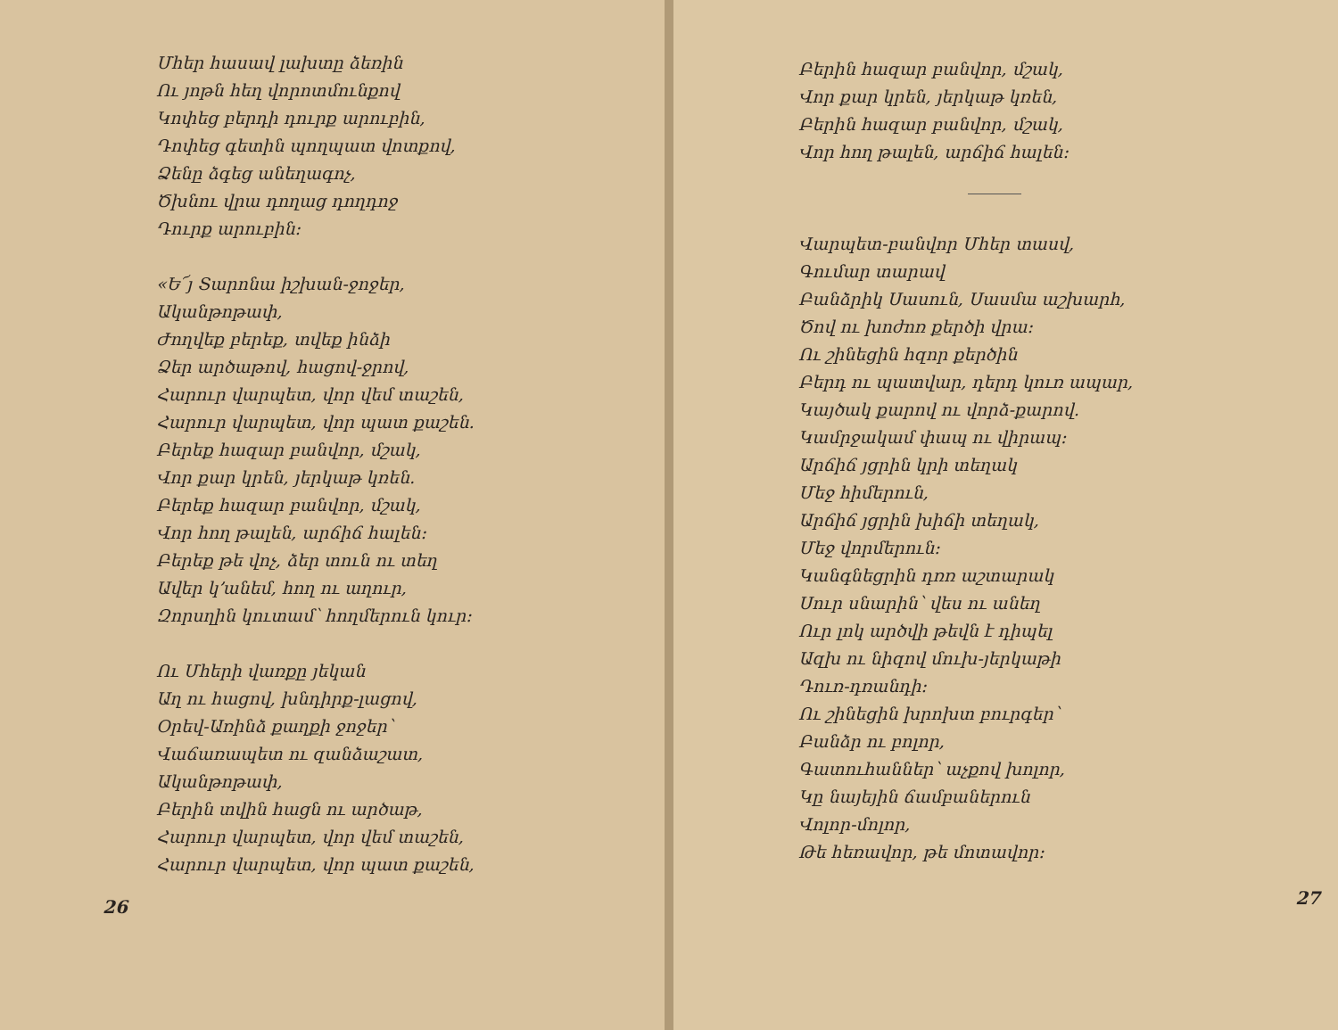Մհեր հասավ լախտը ձեռին
Ու յոթն հեղ վորոտմունքով
Կոփեց բերդի դուրք արուբին,
Դոփեց գետին պողպատ վոտքով,
Ձենը ձգեց անեղագոչ,
Ծխնու վրա դողաց դողդոջ
Դուրք արուբին։
«Ե՜յ Տարոնա իշխան-ջոջեր,
Ականթոթափ,
Ժողվեք բերեք, տվեք ինձի
Ձեր արծաթով, հացով-ջրով,
Հարուր վարպետ, վոր վեմ տաշեն,
Հարուր վարպետ, վոր պատ քաշեն.
Բերեք հազար բանվոր, մշակ,
Վոր քար կրեն, յերկաթ կռեն.
Բերեք հազար բանվոր, մշակ,
Վոր հող թալեն, արճիճ հալեն։
Բերեք թե վոչ, ձեր տուն ու տեղ
Ավեր կ՚անեմ, հող ու աղուր,
Զորսղին կուտամ՝ հողմերուն կուր։
Ու Մհերի վառքը յեկան
Աղ ու հացով, խնդիրք-լացով,
Օրեվ-Առինձ քաղքի ջոջեր՝
Վաճառապետ ու զանձաշատ,
Ականթոթափ,
Բերին տվին հացն ու արծաթ,
Հարուր վարպետ, վոր վեմ տաշեն,
Հարուր վարպետ, վոր պատ քաշեն,
26
Բերին հազար բանվոր, մշակ,
Վոր քար կրեն, յերկաթ կռեն,
Բերին հազար բանվոր, մշակ,
Վոր հող թալեն, արճիճ հալեն։
Վարպետ-բանվոր Մհեր տասվ,
Գումար տարավ
Բանձրիկ Սասուն, Սասմա աշխարհ,
Ծով ու խոժոռ քերծի վրա։
Ու շինեցին հզոր քերծին
Բերդ ու պատվար, դերդ կուռ ապար,
Կայծակ քարով ու վորձ-քարով.
Կամրջակամ փապ ու վիրապ։
Արճիճ յցրին կրի տեղակ
Մեջ հիմերուն,
Արճիճ յցրին խիճի տեղակ,
Մեջ վորմերուն։
Կանգնեցրին դռռ աշտարակ
Սուր սնարին՝ վես ու անեղ
Ուր լոկ արծվի թեվն է դիպել
Ազխ ու նիզով մուխ-յերկաթի
Դուռ-դռանդի։
Ու շինեցին խրոխտ բուրգեր՝
Բանձր ու բոլոր,
Գատուհաններ՝ աչքով խոլոր,
Կը նայեյին ճամբաներուն
Վոլոր-մոլոր,
Թե հեռավոր, թե մոտավոր։
27